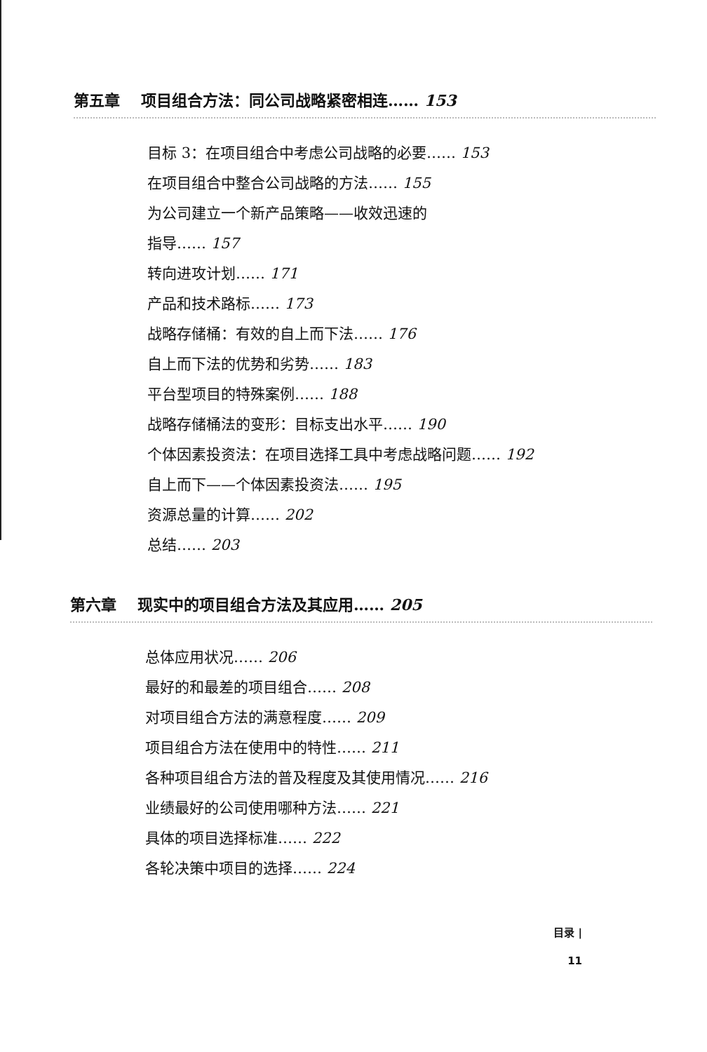第五章 项目组合方法：同公司战略紧密相连…… 153
目标 3：在项目组合中考虑公司战略的必要…… 153
在项目组合中整合公司战略的方法…… 155
为公司建立一个新产品策略——收效迅速的
指导…… 157
转向进攻计划…… 171
产品和技术路标…… 173
战略存储桶：有效的自上而下法…… 176
自上而下法的优势和劣势…… 183
平台型项目的特殊案例…… 188
战略存储桶法的变形：目标支出水平…… 190
个体因素投资法：在项目选择工具中考虑战略问题…… 192
自上而下——个体因素投资法…… 195
资源总量的计算…… 202
总结…… 203
第六章 现实中的项目组合方法及其应用…… 205
总体应用状况…… 206
最好的和最差的项目组合…… 208
对项目组合方法的满意程度…… 209
项目组合方法在使用中的特性…… 211
各种项目组合方法的普及程度及其使用情况…… 216
业绩最好的公司使用哪种方法…… 221
具体的项目选择标准…… 222
各轮决策中项目的选择…… 224
目录 |
11